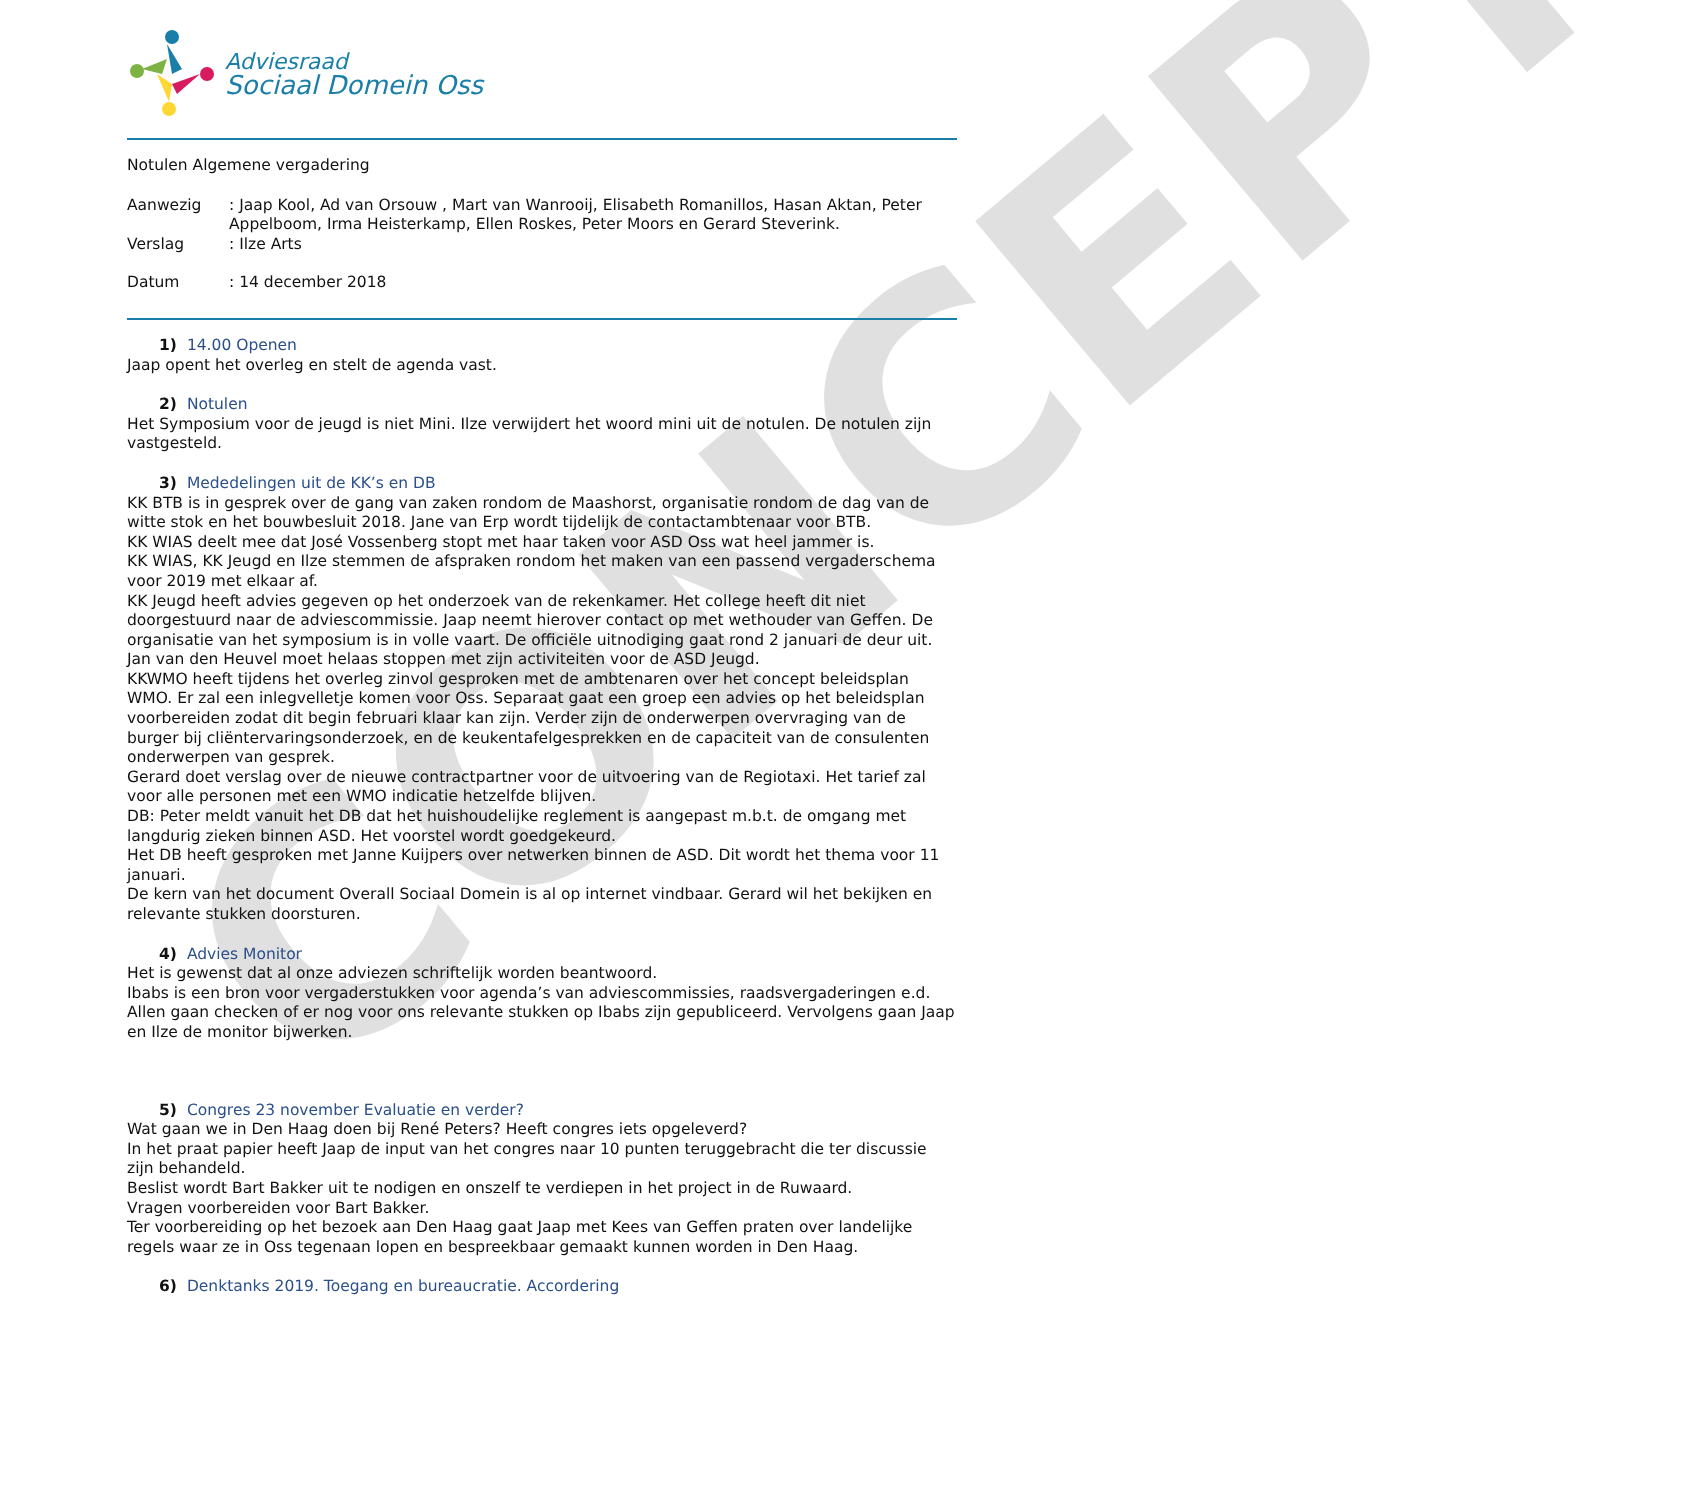CONCEPT
Adviesraad
Sociaal Domein Oss
Notulen Algemene vergadering
Aanwezig : Jaap Kool, Ad van Orsouw , Mart van Wanrooij, Elisabeth Romanillos, Hasan Aktan, Peter Appelboom, Irma Heisterkamp, Ellen Roskes, Peter Moors en Gerard Steverink.
Verslag : Ilze Arts
Datum : 14 december 2018
1) 14.00 Openen
Jaap opent het overleg en stelt de agenda vast.
2) Notulen
Het Symposium voor de jeugd is niet Mini. Ilze verwijdert het woord mini uit de notulen. De notulen zijn vastgesteld.
3) Mededelingen uit de KK’s en DB
KK BTB is in gesprek over de gang van zaken rondom de Maashorst, organisatie rondom de dag van de witte stok en het bouwbesluit 2018. Jane van Erp wordt tijdelijk de contactambtenaar voor BTB.
KK WIAS deelt mee dat José Vossenberg stopt met haar taken voor ASD Oss wat heel jammer is.
KK WIAS, KK Jeugd en Ilze stemmen de afspraken rondom het maken van een passend vergaderschema voor 2019 met elkaar af.
KK Jeugd heeft advies gegeven op het onderzoek van de rekenkamer. Het college heeft dit niet doorgestuurd naar de adviescommissie. Jaap neemt hierover contact op met wethouder van Geffen. De organisatie van het symposium is in volle vaart. De officiële uitnodiging gaat rond 2 januari de deur uit. Jan van den Heuvel moet helaas stoppen met zijn activiteiten voor de ASD Jeugd.
KKWMO heeft tijdens het overleg zinvol gesproken met de ambtenaren over het concept beleidsplan WMO. Er zal een inlegvelletje komen voor Oss. Separaat gaat een groep een advies op het beleidsplan voorbereiden zodat dit begin februari klaar kan zijn. Verder zijn de onderwerpen overvraging van de burger bij cliëntervaringsonderzoek, en de keukentafelgesprekken en de capaciteit van de consulenten onderwerpen van gesprek.
Gerard doet verslag over de nieuwe contractpartner voor de uitvoering van de Regiotaxi. Het tarief zal voor alle personen met een WMO indicatie hetzelfde blijven.
DB: Peter meldt vanuit het DB dat het huishoudelijke reglement is aangepast m.b.t. de omgang met langdurig zieken binnen ASD. Het voorstel wordt goedgekeurd.
Het DB heeft gesproken met Janne Kuijpers over netwerken binnen de ASD. Dit wordt het thema voor 11 januari.
De kern van het document Overall Sociaal Domein is al op internet vindbaar. Gerard wil het bekijken en relevante stukken doorsturen.
4) Advies Monitor
Het is gewenst dat al onze adviezen schriftelijk worden beantwoord.
Ibabs is een bron voor vergaderstukken voor agenda’s van adviescommissies, raadsvergaderingen e.d. Allen gaan checken of er nog voor ons relevante stukken op Ibabs zijn gepubliceerd. Vervolgens gaan Jaap en Ilze de monitor bijwerken.
5) Congres 23 november Evaluatie en verder?
Wat gaan we in Den Haag doen bij René Peters? Heeft congres iets opgeleverd?
In het praat papier heeft Jaap de input van het congres naar 10 punten teruggebracht die ter discussie zijn behandeld.
Beslist wordt Bart Bakker uit te nodigen en onszelf te verdiepen in het project in de Ruwaard.
Vragen voorbereiden voor Bart Bakker.
Ter voorbereiding op het bezoek aan Den Haag gaat Jaap met Kees van Geffen praten over landelijke regels waar ze in Oss tegenaan lopen en bespreekbaar gemaakt kunnen worden in Den Haag.
6) Denktanks 2019. Toegang en bureaucratie. Accordering